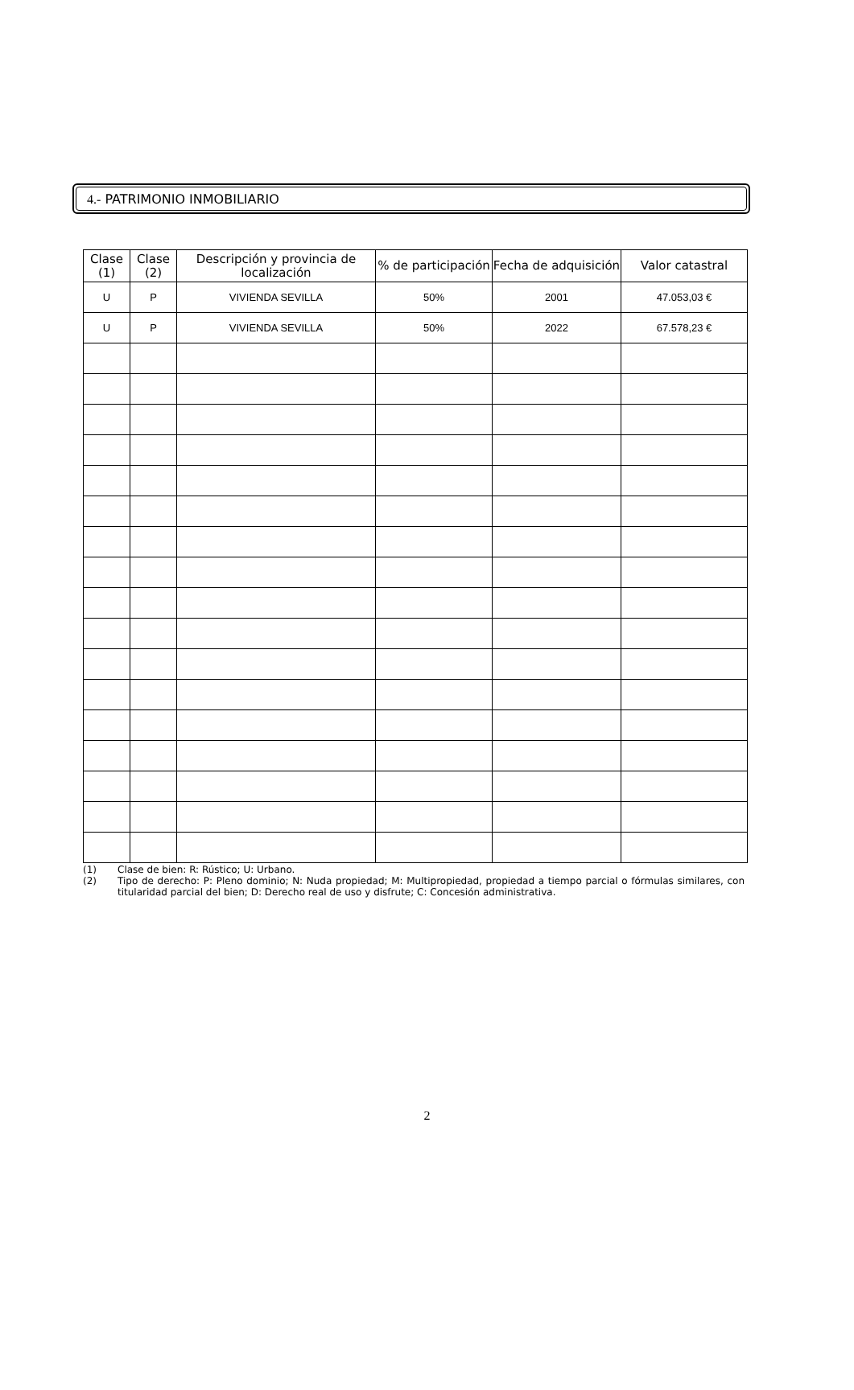4.- PATRIMONIO INMOBILIARIO
| Clase (1) | Clase (2) | Descripción y provincia de localización | % de participación | Fecha de adquisición | Valor catastral |
| --- | --- | --- | --- | --- | --- |
| U | P | VIVIENDA SEVILLA | 50% | 2001 | 47.053,03 € |
| U | P | VIVIENDA SEVILLA | 50% | 2022 | 67.578,23 € |
(1) Clase de bien: R: Rústico; U: Urbano.
(2) Tipo de derecho: P: Pleno dominio; N: Nuda propiedad; M: Multipropiedad, propiedad a tiempo parcial o fórmulas similares, con titularidad parcial del bien; D: Derecho real de uso y disfrute; C: Concesión administrativa.
2